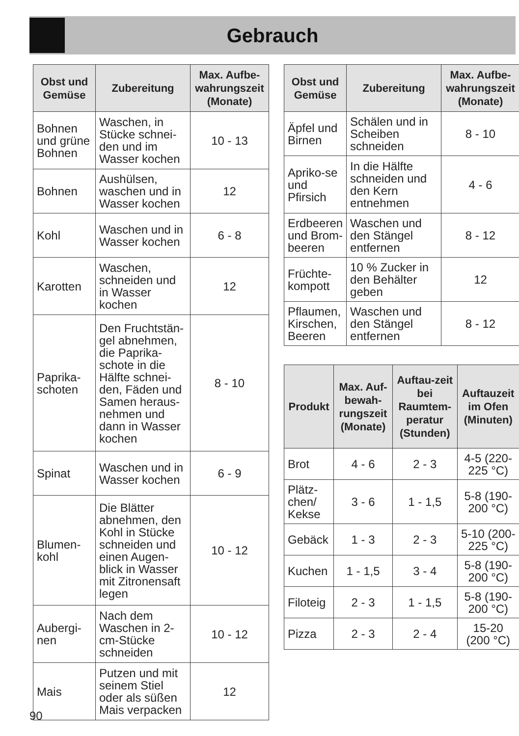Gebrauch
| Obst und Gemüse | Zubereitung | Max. Aufbe-wahrungszeit (Monate) |
| --- | --- | --- |
| Bohnen und grüne Bohnen | Waschen, in Stücke schnei-den und im Wasser kochen | 10 - 13 |
| Bohnen | Aushülsen, waschen und in Wasser kochen | 12 |
| Kohl | Waschen und in Wasser kochen | 6 - 8 |
| Karotten | Waschen, schneiden und in Wasser kochen | 12 |
| Paprika-schoten | Den Fruchtstän-gel abnehmen, die Paprika-schote in die Hälfte schnei-den, Fäden und Samen heraus-nehmen und dann in Wasser kochen | 8 - 10 |
| Spinat | Waschen und in Wasser kochen | 6 - 9 |
| Blumen-kohl | Die Blätter abnehmen, den Kohl in Stücke schneiden und einen Augen-blick in Wasser mit Zitronensaft legen | 10 - 12 |
| Aubergi-nen | Nach dem Waschen in 2-cm-Stücke schneiden | 10 - 12 |
| Mais | Putzen und mit seinem Stiel oder als süßen Mais verpacken | 12 |
| Obst und Gemüse | Zubereitung | Max. Aufbe-wahrungszeit (Monate) |
| --- | --- | --- |
| Äpfel und Birnen | Schälen und in Scheiben schneiden | 8 - 10 |
| Apriko-se und Pfirsich | In die Hälfte schneiden und den Kern entnehmen | 4 - 6 |
| Erdbeeren und Brom-beeren | Waschen und den Stängel entfernen | 8 - 12 |
| Früchte-kompott | 10 % Zucker in den Behälter geben | 12 |
| Pflaumen, Kirschen, Beeren | Waschen und den Stängel entfernen | 8 - 12 |
| Produkt | Max. Auf-bewah-rungszeit (Monate) | Auftau-zeit bei Raumtem-peratur (Stunden) | Auftauzeit im Ofen (Minuten) |
| --- | --- | --- | --- |
| Brot | 4 - 6 | 2 - 3 | 4-5 (220-225 °C) |
| Plätz-chen/ Kekse | 3 - 6 | 1 - 1,5 | 5-8 (190-200 °C) |
| Gebäck | 1 - 3 | 2 - 3 | 5-10 (200-225 °C) |
| Kuchen | 1 - 1,5 | 3 - 4 | 5-8 (190-200 °C) |
| Filoteig | 2 - 3 | 1 - 1,5 | 5-8 (190-200 °C) |
| Pizza | 2 - 3 | 2 - 4 | 15-20 (200 °C) |
90